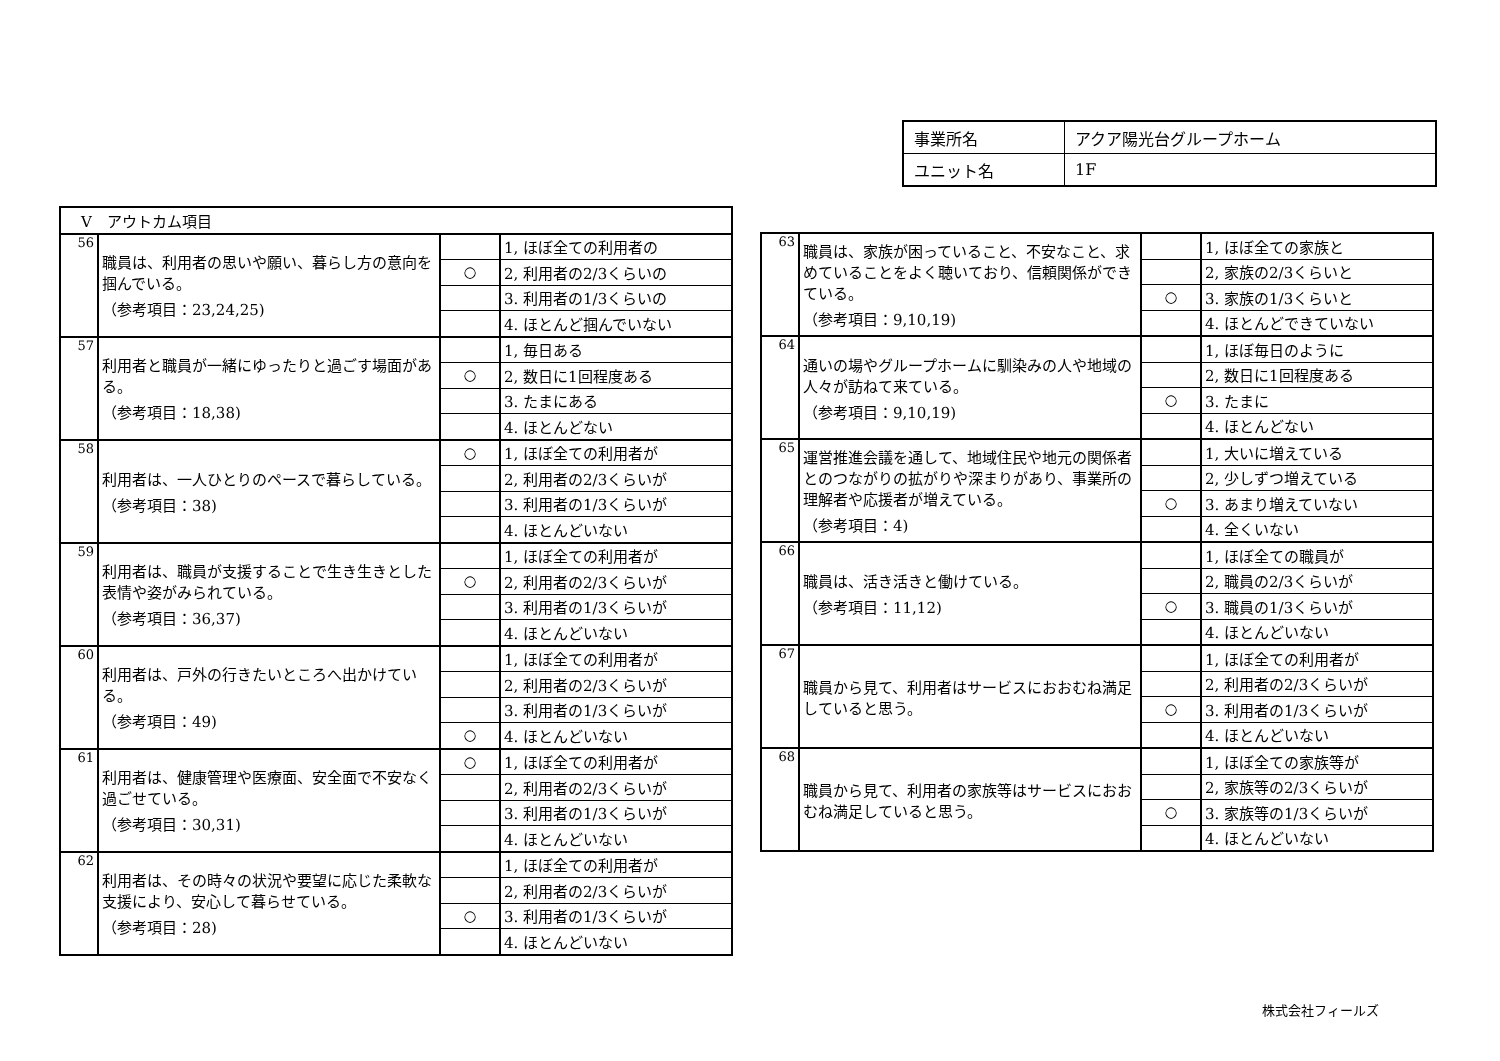| 事業所名 | アクア陽光台グループホーム |
| ユニット名 | 1F |
| Ⅴ アウトカム項目 | | | |
| 56 | 職員は、利用者の思いや願い、暮らし方の意向を掴んでいる。 （参考項目：23,24,25) | | 1, ほぼ全ての利用者の |
| | | ○ | 2, 利用者の2/3くらいの |
| | | | 3. 利用者の1/3くらいの |
| | | | 4. ほとんど掴んでいない |
| 57 | 利用者と職員が一緒にゆったりと過ごす場面がある。 （参考項目：18,38) | | 1, 毎日ある |
| | | ○ | 2, 数日に1回程度ある |
| | | | 3. たまにある |
| | | | 4. ほとんどない |
| 58 | 利用者は、一人ひとりのペースで暮らしている。 （参考項目：38) | ○ | 1, ほぼ全ての利用者が |
| | | | 2, 利用者の2/3くらいが |
| | | | 3. 利用者の1/3くらいが |
| | | | 4. ほとんどいない |
| 59 | 利用者は、職員が支援することで生き生きとした表情や姿がみられている。 （参考項目：36,37) | | 1, ほぼ全ての利用者が |
| | | ○ | 2, 利用者の2/3くらいが |
| | | | 3. 利用者の1/3くらいが |
| | | | 4. ほとんどいない |
| 60 | 利用者は、戸外の行きたいところへ出かけている。 （参考項目：49) | | 1, ほぼ全ての利用者が |
| | | | 2, 利用者の2/3くらいが |
| | | | 3. 利用者の1/3くらいが |
| | | ○ | 4. ほとんどいない |
| 61 | 利用者は、健康管理や医療面、安全面で不安なく過ごせている。 （参考項目：30,31) | ○ | 1, ほぼ全ての利用者が |
| | | | 2, 利用者の2/3くらいが |
| | | | 3. 利用者の1/3くらいが |
| | | | 4. ほとんどいない |
| 62 | 利用者は、その時々の状況や要望に応じた柔軟な支援により、安心して暮らせている。 （参考項目：28) | | 1, ほぼ全ての利用者が |
| | | | 2, 利用者の2/3くらいが |
| | | ○ | 3. 利用者の1/3くらいが |
| | | | 4. ほとんどいない |
| 63 | 職員は、家族が困っていること、不安なこと、求めていることをよく聴いており、信頼関係ができている。 （参考項目：9,10,19) | | 1, ほぼ全ての家族と |
| | | | 2, 家族の2/3くらいと |
| | | ○ | 3. 家族の1/3くらいと |
| | | | 4. ほとんどできていない |
| 64 | 通いの場やグループホームに馴染みの人や地域の人々が訪ねて来ている。 （参考項目：9,10,19) | | 1, ほぼ毎日のように |
| | | | 2, 数日に1回程度ある |
| | | ○ | 3. たまに |
| | | | 4. ほとんどない |
| 65 | 運営推進会議を通して、地域住民や地元の関係者とのつながりの拡がりや深まりがあり、事業所の理解者や応援者が増えている。 （参考項目：4) | | 1, 大いに増えている |
| | | | 2, 少しずつ増えている |
| | | ○ | 3. あまり増えていない |
| | | | 4. 全くいない |
| 66 | 職員は、活き活きと働けている。 （参考項目：11,12) | | 1, ほぼ全ての職員が |
| | | | 2, 職員の2/3くらいが |
| | | ○ | 3. 職員の1/3くらいが |
| | | | 4. ほとんどいない |
| 67 | 職員から見て、利用者はサービスにおおむね満足していると思う。 | | 1, ほぼ全ての利用者が |
| | | | 2, 利用者の2/3くらいが |
| | | ○ | 3. 利用者の1/3くらいが |
| | | | 4. ほとんどいない |
| 68 | 職員から見て、利用者の家族等はサービスにおおむね満足していると思う。 | | 1, ほぼ全ての家族等が |
| | | | 2, 家族等の2/3くらいが |
| | | ○ | 3. 家族等の1/3くらいが |
| | | | 4. ほとんどいない |
株式会社フィールズ